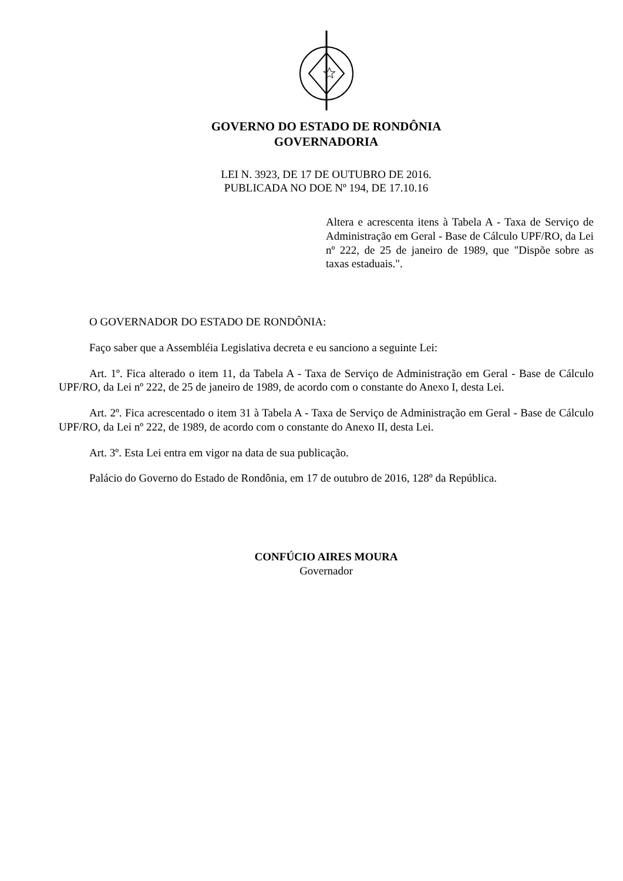GOVERNO DO ESTADO DE RONDÔNIA
GOVERNADORIA
LEI N. 3923, DE 17 DE OUTUBRO DE 2016.
PUBLICADA NO DOE Nº 194, DE 17.10.16
Altera e acrescenta itens à Tabela A - Taxa de Serviço de Administração em Geral - Base de Cálculo UPF/RO, da Lei nº 222, de 25 de janeiro de 1989, que "Dispõe sobre as taxas estaduais.".
O GOVERNADOR DO ESTADO DE RONDÔNIA:
Faço saber que a Assembléia Legislativa decreta e eu sanciono a seguinte Lei:
Art. 1º. Fica alterado o item 11, da Tabela A - Taxa de Serviço de Administração em Geral - Base de Cálculo UPF/RO, da Lei nº 222, de 25 de janeiro de 1989, de acordo com o constante do Anexo I, desta Lei.
Art. 2º. Fica acrescentado o item 31 à Tabela A - Taxa de Serviço de Administração em Geral - Base de Cálculo UPF/RO, da Lei nº 222, de 1989, de acordo com o constante do Anexo II, desta Lei.
Art. 3º. Esta Lei entra em vigor na data de sua publicação.
Palácio do Governo do Estado de Rondônia, em 17 de outubro de 2016, 128º da República.
CONFÚCIO AIRES MOURA
Governador